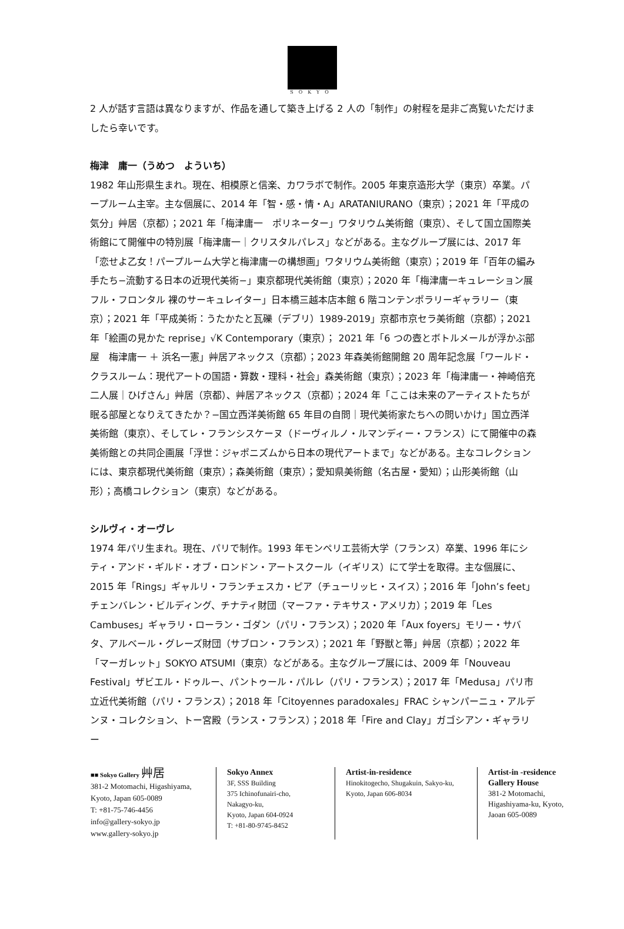SOKYO
2 人が話す言語は異なりますが、作品を通して築き上げる 2 人の「制作」の射程を是非ご高覧いただけましたら幸いです。
梅津　庸一（うめつ　よういち）
1982 年山形県生まれ。現在、相模原と信楽、カワラボで制作。2005 年東京造形大学（東京）卒業。パープルーム主宰。主な個展に、2014 年「智・感・情・A」ARATANIURANO（東京）；2021 年「平成の気分」艸居（京都）；2021 年「梅津庸一　ポリネーター」ワタリウム美術館（東京）、そして国立国際美術館にて開催中の特別展「梅津庸一｜クリスタルパレス」などがある。主なグループ展には、2017 年「恋せよ乙女！パープルーム大学と梅津庸一の構想画」ワタリウム美術館（東京）；2019 年「百年の編み手たち−流動する日本の近現代美術−」東京都現代美術館（東京）；2020 年「梅津庸一キュレーション展 フル・フロンタル 裸のサーキュレイター」日本橋三越本店本館 6 階コンテンポラリーギャラリー（東京）；2021 年「平成美術：うたかたと瓦礫（デブリ）1989-2019」京都市京セラ美術館（京都）；2021 年「絵画の見かた reprise」√K Contemporary（東京）； 2021 年「6 つの壺とボトルメールが浮かぶ部屋　梅津庸一 ＋ 浜名一憲」艸居アネックス（京都）；2023 年森美術館開館 20 周年記念展「ワールド・クラスルーム：現代アートの国語・算数・理科・社会」森美術館（東京）；2023 年「梅津庸一・神崎倍充 二人展｜ひげさん」艸居（京都）、艸居アネックス（京都）；2024 年「ここは未来のアーティストたちが眠る部屋となりえてきたか？−国立西洋美術館 65 年目の自問｜現代美術家たちへの問いかけ」国立西洋美術館（東京）、そしてレ・フランシスケーヌ（ドーヴィルノ・ルマンディー・フランス）にて開催中の森美術館との共同企画展「浮世：ジャポニズムから日本の現代アートまで」などがある。主なコレクションには、東京都現代美術館（東京）；森美術館（東京）；愛知県美術館（名古屋・愛知）；山形美術館（山形）；高橋コレクション（東京）などがある。
シルヴィ・オーヴレ
1974 年パリ生まれ。現在、パリで制作。1993 年モンペリエ芸術大学（フランス）卒業、1996 年にシティ・アンド・ギルド・オブ・ロンドン・アートスクール（イギリス）にて学士を取得。主な個展に、2015 年「Rings」ギャルリ・フランチェスカ・ピア（チューリッヒ・スイス）；2016 年「John’s feet」チェンバレン・ビルディング、チナティ財団（マーファ・テキサス・アメリカ）；2019 年「Les Cambuses」ギャラリ・ローラン・ゴダン（パリ・フランス）；2020 年「Aux foyers」モリー・サバタ、アルベール・グレーズ財団（サブロン・フランス）；2021 年「野獣と箒」艸居（京都）；2022 年「マーガレット」SOKYO ATSUMI（東京）などがある。主なグループ展には、2009 年「Nouveau Festival」ザビエル・ドゥルー、パントゥール・パルレ（パリ・フランス）；2017 年「Medusa」パリ市立近代美術館（パリ・フランス）；2018 年「Citoyennes paradoxales」FRAC シャンパーニュ・アルデンヌ・コレクション、トー宮殿（ランス・フランス）；2018 年「Fire and Clay」ガゴシアン・ギャラリー
■■ Sokyo Gallery 艸居
381-2 Motomachi, Higashiyama,
Kyoto, Japan 605-0089
T: +81-75-746-4456
info@gallery-sokyo.jp
www.gallery-sokyo.jp
Sokyo Annex
3F, SSS Building
375 Ichinofunairi-cho,
Nakagyo-ku,
Kyoto, Japan 604-0924
T: +81-80-9745-8452
Artist-in-residence
Hinokitogecho, Shugakuin, Sakyo-ku, Kyoto, Japan 606-8034
Artist-in -residence
Gallery House
381-2 Motomachi,
Higashiyama-ku, Kyoto,
Jaoan 605-0089